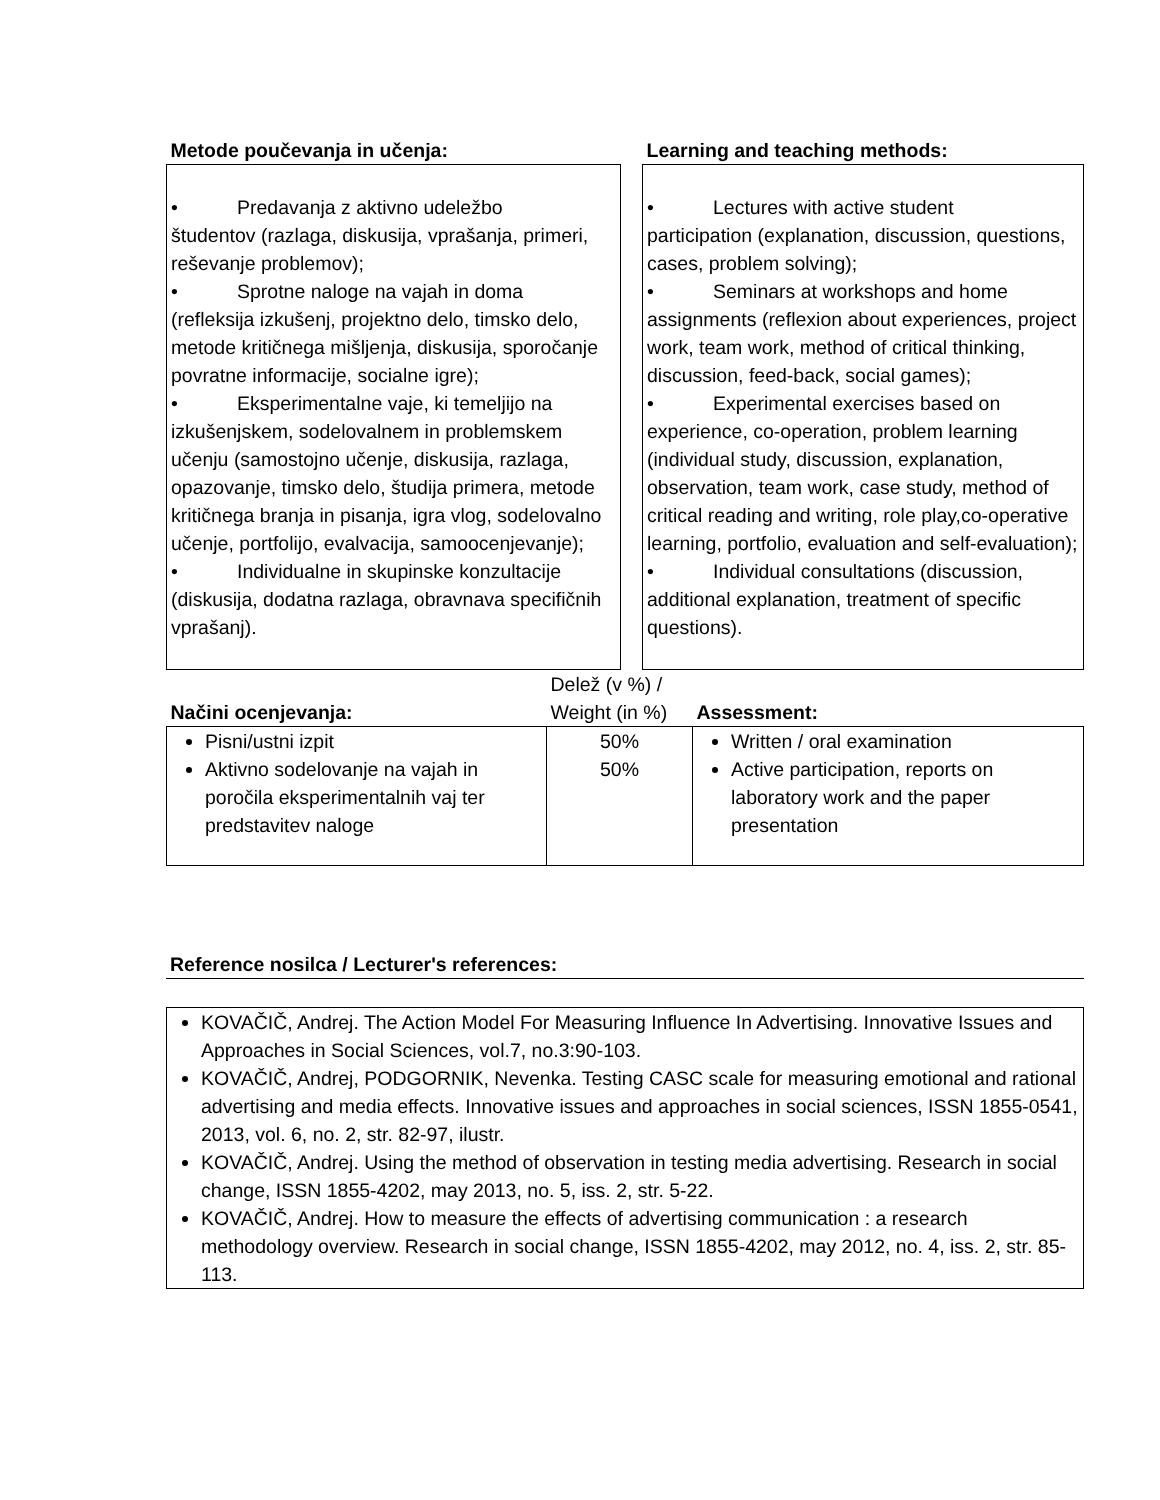| Metode poučevanja in učenja: | | Learning and teaching methods: |
| --- | --- | --- |
| • Predavanja z aktivno udeležbo študentov (razlaga, diskusija, vprašanja, primeri, reševanje problemov); • Sprotne naloge na vajah in doma (refleksija izkušenj, projektno delo, timsko delo, metode kritičnega mišljenja, diskusija, sporočanje povratne informacije, socialne igre); • Eksperimentalne vaje, ki temeljijo na izkušenjskem, sodelovalnem in problemskem učenju (samostojno učenje, diskusija, razlaga, opazovanje, timsko delo, študija primera, metode kritičnega branja in pisanja, igra vlog, sodelovalno učenje, portfolijo, evalvacija, samoocenjevanje); • Individualne in skupinske konzultacije (diskusija, dodatna razlaga, obravnava specifičnih vprašanj). | | • Lectures with active student participation (explanation, discussion, questions, cases, problem solving); • Seminars at workshops and home assignments (reflexion about experiences, project work, team work, method of critical thinking, discussion, feed-back, social games); • Experimental exercises based on experience, co-operation, problem learning (individual study, discussion, explanation, observation, team work, case study, method of critical reading and writing, role play,co-operative learning, portfolio, evaluation and self-evaluation); • Individual consultations (discussion, additional explanation, treatment of specific questions). |
| Načini ocenjevanja: | Delež (v %) / Weight (in %) | Assessment: |
| --- | --- | --- |
| Pisni/ustni izpit Aktivno sodelovanje na vajah in poročila eksperimentalnih vaj ter predstavitev naloge | 50% 50% | Written / oral examination Active participation, reports on laboratory work and the paper presentation |
Reference nosilca / Lecturer's references:
KOVAČIČ, Andrej. The Action Model For Measuring Influence In Advertising. Innovative Issues and Approaches in Social Sciences, vol.7, no.3:90-103.
KOVAČIČ, Andrej, PODGORNIK, Nevenka. Testing CASC scale for measuring emotional and rational advertising and media effects. Innovative issues and approaches in social sciences, ISSN 1855-0541, 2013, vol. 6, no. 2, str. 82-97, ilustr.
KOVAČIČ, Andrej. Using the method of observation in testing media advertising. Research in social change, ISSN 1855-4202, may 2013, no. 5, iss. 2, str. 5-22.
KOVAČIČ, Andrej. How to measure the effects of advertising communication : a research methodology overview. Research in social change, ISSN 1855-4202, may 2012, no. 4, iss. 2, str. 85-113.